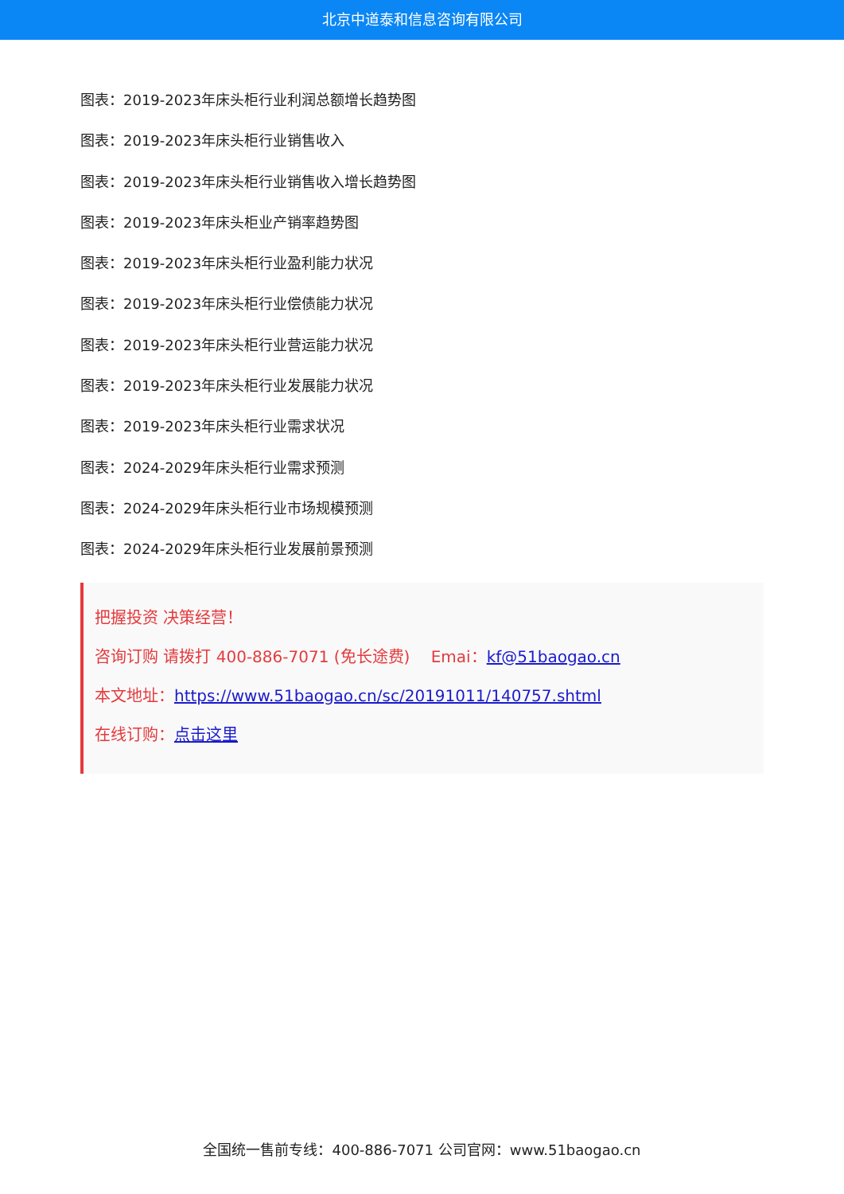北京中道泰和信息咨询有限公司
图表：2019-2023年床头柜行业利润总额增长趋势图
图表：2019-2023年床头柜行业销售收入
图表：2019-2023年床头柜行业销售收入增长趋势图
图表：2019-2023年床头柜业产销率趋势图
图表：2019-2023年床头柜行业盈利能力状况
图表：2019-2023年床头柜行业偿债能力状况
图表：2019-2023年床头柜行业营运能力状况
图表：2019-2023年床头柜行业发展能力状况
图表：2019-2023年床头柜行业需求状况
图表：2024-2029年床头柜行业需求预测
图表：2024-2029年床头柜行业市场规模预测
图表：2024-2029年床头柜行业发展前景预测
把握投资 决策经营！
咨询订购 请拨打 400-886-7071 (免长途费)　 Emai：kf@51baogao.cn
本文地址：https://www.51baogao.cn/sc/20191011/140757.shtml
在线订购：点击这里
全国统一售前专线：400-886-7071 公司官网：www.51baogao.cn